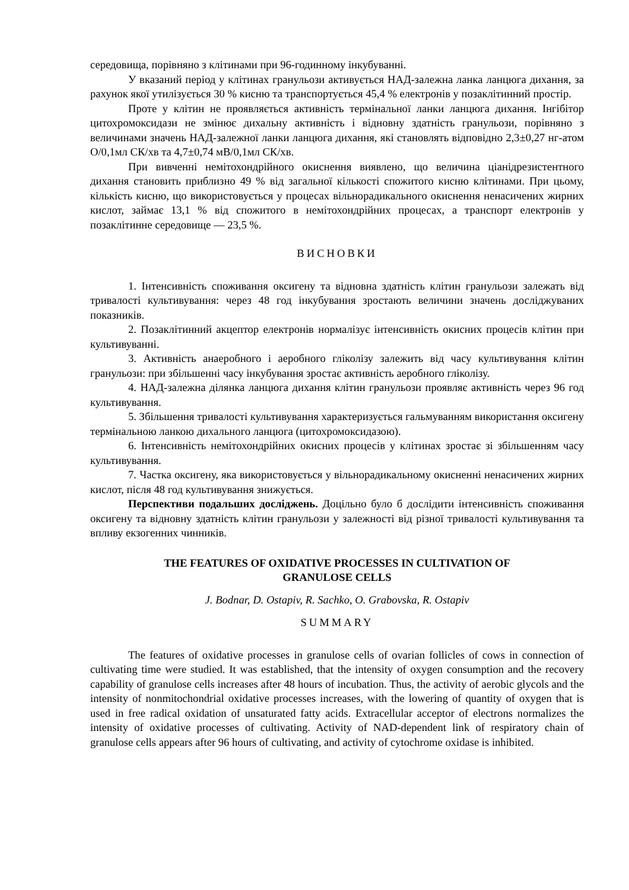середовища, порівняно з клітинами при 96-годинному інкубуванні.
У вказаний період у клітинах гранульози активується НАД-залежна ланка ланцюга дихання, за рахунок якої утилізується 30 % кисню та транспортується 45,4 % електронів у позаклітинний простір.
Проте у клітин не проявляється активність термінальної ланки ланцюга дихання. Інгібітор цитохромоксидази не змінює дихальну активність і відновну здатність гранульози, порівняно з величинами значень НАД-залежної ланки ланцюга дихання, які становлять відповідно 2,3±0,27 нг-атом О/0,1мл СК/хв та 4,7±0,74 мВ/0,1мл СК/хв.
При вивченні немітохондрійного окиснення виявлено, що величина ціанідрезистентного дихання становить приблизно 49 % від загальної кількості спожитого кисню клітинами. При цьому, кількість кисню, що використовується у процесах вільнорадикального окиснення ненасичених жирних кислот, займає 13,1 % від спожитого в немітохондрійних процесах, а транспорт електронів у позаклітинне середовище — 23,5 %.
ВИСНОВКИ
1. Інтенсивність споживання оксигену та відновна здатність клітин гранульози залежать від тривалості культивування: через 48 год інкубування зростають величини значень досліджуваних показників.
2. Позаклітинний акцептор електронів нормалізує інтенсивність окисних процесів клітин при культивуванні.
3. Активність анаеробного і аеробного гліколізу залежить від часу культивування клітин гранульози: при збільшенні часу інкубування зростає активність аеробного гліколізу.
4. НАД-залежна ділянка ланцюга дихання клітин гранульози проявляє активність через 96 год культивування.
5. Збільшення тривалості культивування характеризується гальмуванням використання оксигену термінальною ланкою дихального ланцюга (цитохромоксидазою).
6. Інтенсивність немітохондрійних окисних процесів у клітинах зростає зі збільшенням часу культивування.
7. Частка оксигену, яка використовується у вільнорадикальному окисненні ненасичених жирних кислот, після 48 год культивування знижується.
Перспективи подальших досліджень. Доцільно було б дослідити інтенсивність споживання оксигену та відновну здатність клітин гранульози у залежності від різної тривалості культивування та впливу екзогенних чинників.
THE FEATURES OF OXIDATIVE PROCESSES IN CULTIVATION OF
GRANULOSE CELLS
J. Bodnar, D. Ostapiv, R. Sachko, O. Grabovska, R. Ostapiv
SUMMARY
The features of oxidative processes in granulose cells of ovarian follicles of cows in connection of cultivating time were studied. It was established, that the intensity of oxygen consumption and the recovery capability of granulose cells increases after 48 hours of incubation. Thus, the activity of aerobic glycols and the intensity of nonmitochondrial oxidative processes increases, with the lowering of quantity of oxygen that is used in free radical oxidation of unsaturated fatty acids. Extracellular acceptor of electrons normalizes the intensity of oxidative processes of cultivating. Activity of NAD-dependent link of respiratory chain of granulose cells appears after 96 hours of cultivating, and activity of cytochrome oxidase is inhibited.